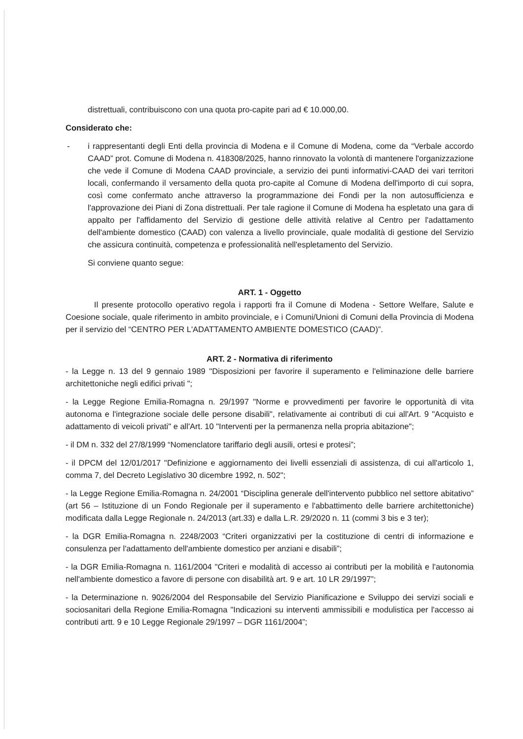distrettuali, contribuiscono con una quota pro-capite pari ad € 10.000,00.
Considerato che:
- i rappresentanti degli Enti della provincia di Modena e il Comune di Modena, come da “Verbale accordo CAAD” prot. Comune di Modena n. 418308/2025, hanno rinnovato la volontà di mantenere l'organizzazione che vede il Comune di Modena CAAD provinciale, a servizio dei punti informativi-CAAD dei vari territori locali, confermando il versamento della quota pro-capite al Comune di Modena dell'importo di cui sopra, così come confermato anche attraverso la programmazione dei Fondi per la non autosufficienza e l'approvazione dei Piani di Zona distrettuali. Per tale ragione il Comune di Modena ha espletato una gara di appalto per l'affidamento del Servizio di gestione delle attività relative al Centro per l'adattamento dell'ambiente domestico (CAAD) con valenza a livello provinciale, quale modalità di gestione del Servizio che assicura continuità, competenza e professionalità nell'espletamento del Servizio.
Si conviene quanto segue:
ART. 1 - Oggetto
Il presente protocollo operativo regola i rapporti fra il Comune di Modena - Settore Welfare, Salute e Coesione sociale, quale riferimento in ambito provinciale, e i Comuni/Unioni di Comuni della Provincia di Modena per il servizio del “CENTRO PER L'ADATTAMENTO AMBIENTE DOMESTICO (CAAD)”.
ART. 2 - Normativa di riferimento
- la Legge n. 13 del 9 gennaio 1989 "Disposizioni per favorire il superamento e l'eliminazione delle barriere architettoniche negli edifici privati ";
- la Legge Regione Emilia-Romagna n. 29/1997 "Norme e provvedimenti per favorire le opportunità di vita autonoma e l'integrazione sociale delle persone disabili", relativamente ai contributi di cui all'Art. 9 "Acquisto e adattamento di veicoli privati" e all'Art. 10 "Interventi per la permanenza nella propria abitazione";
- il DM n. 332 del 27/8/1999 “Nomenclatore tariffario degli ausili, ortesi e protesi”;
- il DPCM del 12/01/2017 "Definizione e aggiornamento dei livelli essenziali di assistenza, di cui all'articolo 1, comma 7, del Decreto Legislativo 30 dicembre 1992, n. 502";
- la Legge Regione Emilia-Romagna n. 24/2001 “Disciplina generale dell'intervento pubblico nel settore abitativo” (art 56 – Istituzione di un Fondo Regionale per il superamento e l'abbattimento delle barriere architettoniche) modificata dalla Legge Regionale n. 24/2013 (art.33) e dalla L.R. 29/2020 n. 11 (commi 3 bis e 3 ter);
- la DGR Emilia-Romagna n. 2248/2003 “Criteri organizzativi per la costituzione di centri di informazione e consulenza per l'adattamento dell'ambiente domestico per anziani e disabili”;
- la DGR Emilia-Romagna n. 1161/2004 "Criteri e modalità di accesso ai contributi per la mobilità e l'autonomia nell'ambiente domestico a favore di persone con disabilità art. 9 e art. 10 LR 29/1997”;
- la Determinazione n. 9026/2004 del Responsabile del Servizio Pianificazione e Sviluppo dei servizi sociali e sociosanitari della Regione Emilia-Romagna "Indicazioni su interventi ammissibili e modulistica per l'accesso ai contributi artt. 9 e 10 Legge Regionale 29/1997 – DGR 1161/2004”;